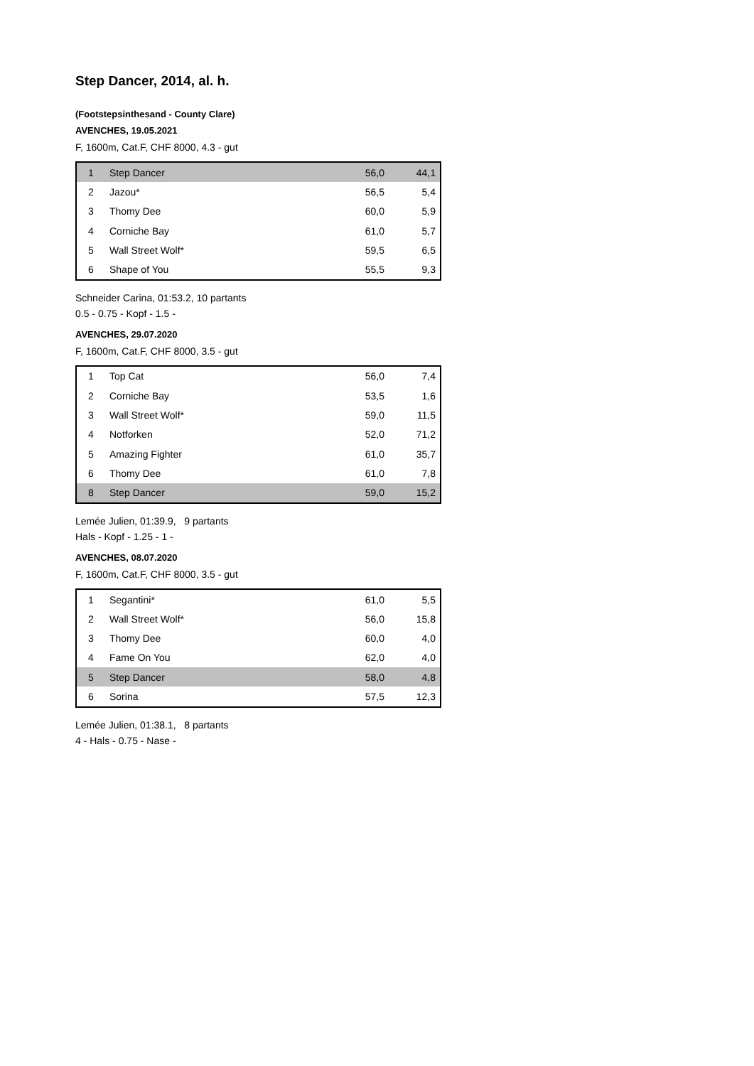Step Dancer, 2014, al. h.
(Footstepsinthesand - County Clare)
AVENCHES, 19.05.2021
F, 1600m, Cat.F, CHF 8000, 4.3 - gut
| 1 | Step Dancer | 56,0 | 44,1 |
| 2 | Jazou* | 56,5 | 5,4 |
| 3 | Thomy Dee | 60,0 | 5,9 |
| 4 | Corniche Bay | 61,0 | 5,7 |
| 5 | Wall Street Wolf* | 59,5 | 6,5 |
| 6 | Shape of You | 55,5 | 9,3 |
Schneider Carina, 01:53.2, 10 partants
0.5 - 0.75 - Kopf - 1.5 -
AVENCHES, 29.07.2020
F, 1600m, Cat.F, CHF 8000, 3.5 - gut
| 1 | Top Cat | 56,0 | 7,4 |
| 2 | Corniche Bay | 53,5 | 1,6 |
| 3 | Wall Street Wolf* | 59,0 | 11,5 |
| 4 | Notforken | 52,0 | 71,2 |
| 5 | Amazing Fighter | 61,0 | 35,7 |
| 6 | Thomy Dee | 61,0 | 7,8 |
| 8 | Step Dancer | 59,0 | 15,2 |
Lemée Julien, 01:39.9, 9 partants
Hals - Kopf - 1.25 - 1 -
AVENCHES, 08.07.2020
F, 1600m, Cat.F, CHF 8000, 3.5 - gut
| 1 | Segantini* | 61,0 | 5,5 |
| 2 | Wall Street Wolf* | 56,0 | 15,8 |
| 3 | Thomy Dee | 60,0 | 4,0 |
| 4 | Fame On You | 62,0 | 4,0 |
| 5 | Step Dancer | 58,0 | 4,8 |
| 6 | Sorina | 57,5 | 12,3 |
Lemée Julien, 01:38.1, 8 partants
4 - Hals - 0.75 - Nase -